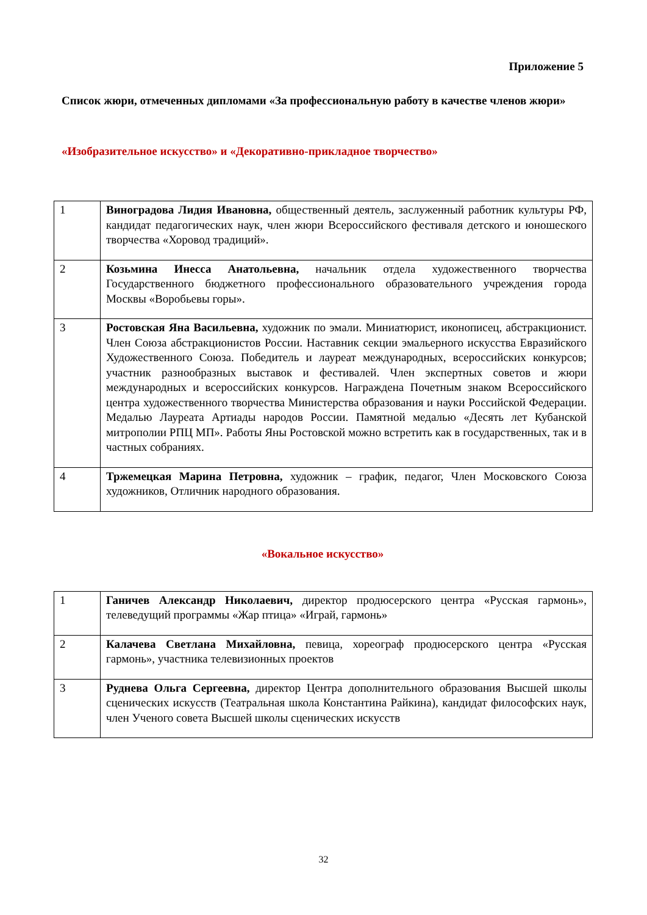Приложение 5
Список жюри, отмеченных дипломами «За профессиональную работу в качестве членов жюри»
«Изобразительное искусство» и «Декоративно-прикладное творчество»
| 1 | Виноградова Лидия Ивановна, общественный деятель, заслуженный работник культуры РФ, кандидат педагогических наук, член жюри Всероссийского фестиваля детского и юношеского творчества «Хоровод традиций». |
| 2 | Козьмина Инесса Анатольевна, начальник отдела художественного творчества Государственного бюджетного профессионального образовательного учреждения города Москвы «Воробьевы горы». |
| 3 | Ростовская Яна Васильевна, художник по эмали. Миниатюрист, иконописец, абстракционист. Член Союза абстракционистов России. Наставник секции эмальерного искусства Евразийского Художественного Союза. Победитель и лауреат международных, всероссийских конкурсов; участник разнообразных выставок и фестивалей. Член экспертных советов и жюри международных и всероссийских конкурсов. Награждена Почетным знаком Всероссийского центра художественного творчества Министерства образования и науки Российской Федерации. Медалью Лауреата Артиады народов России. Памятной медалью «Десять лет Кубанской митрополии РПЦ МП». Работы Яны Ростовской можно встретить как в государственных, так и в частных собраниях. |
| 4 | Тржемецкая Марина Петровна, художник – график, педагог, Член Московского Союза художников, Отличник народного образования. |
«Вокальное искусство»
| 1 | Ганичев Александр Николаевич, директор продюсерского центра «Русская гармонь», телеведущий программы «Жар птица» «Играй, гармонь» |
| 2 | Калачева Светлана Михайловна, певица, хореограф продюсерского центра «Русская гармонь», участника телевизионных проектов |
| 3 | Руднева Ольга Сергеевна, директор Центра дополнительного образования Высшей школы сценических искусств (Театральная школа Константина Райкина), кандидат философских наук, член Ученого совета Высшей школы сценических искусств |
32